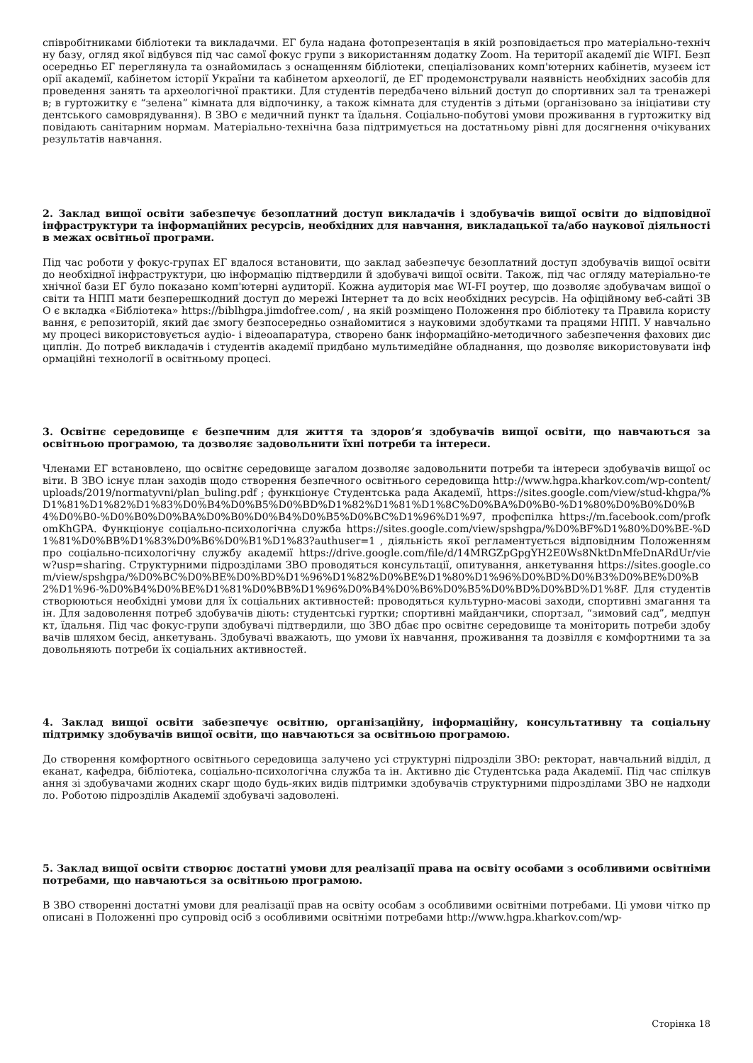співробітниками бібліотеки та викладачми. ЕГ була надана фотопрезентація в якій розповідається про матеріально-технічну базу, огляд якої відбувся під час самої фокус групи з використанням додатку Zoom. На території академії діє WIFI. Безпосередньо ЕГ переглянула та ознайомилась з оснащенням бібліотеки, спеціалізованих комп'ютерних кабінетів, музеєм історії академії, кабінетом історії України та кабінетом археології, де ЕГ продемонстрували наявність необхідних засобів для проведення занять та археологічної практики. Для студентів передбачено вільний доступ до спортивних зал та тренажерів; в гуртожитку є “зелена” кімната для відпочинку, а також кімната для студентів з дітьми (організовано за ініціативи студентського самоврядування). В ЗВО є медичний пункт та їдальня. Соціально-побутові умови проживання в гуртожитку відповідають санітарним нормам. Матеріально-технічна база підтримується на достатньому рівні для досягнення очікуваних результатів навчання.
2. Заклад вищої освіти забезпечує безоплатний доступ викладачів і здобувачів вищої освіти до відповідної інфраструктури та інформаційних ресурсів, необхідних для навчання, викладацької та/або наукової діяльності в межах освітньої програми.
Під час роботи у фокус-групах ЕГ вдалося встановити, що заклад забезпечує безоплатний доступ здобувачів вищої освіти до необхідної інфраструктури, цю інформацію підтвердили й здобувачі вищої освіти. Також, під час огляду матеріально-технічної бази ЕГ було показано комп'ютерні аудиторії. Кожна аудиторія має WI-FI роутер, що дозволяє здобувачам вищої освіти та НПП мати безперешкодний доступ до мережі Інтернет та до всіх необхідних ресурсів. На офіційному веб-сайті ЗВО є вкладка «Бібліотека» https://biblhgpa.jimdofree.com/ , на якій розміщено Положення про бібліотеку та Правила користування, є репозиторій, який дає змогу безпосередньо ознайомитися з науковими здобутками та працями НПП. У навчальному процесі використовується аудіо- і відеоапаратура, створено банк інформаційно-методичного забезпечення фахових дисциплін. До потреб викладачів і студентів академії придбано мультимедійне обладнання, що дозволяє використовувати інформаційні технології в освітньому процесі.
3. Освітнє середовище є безпечним для життя та здоров’я здобувачів вищої освіти, що навчаються за освітньою програмою, та дозволяє задовольнити їхні потреби та інтереси.
Членами ЕГ встановлено, що освітнє середовище загалом дозволяє задовольнити потреби та інтереси здобувачів вищої освіти. В ЗВО існує план заходів щодо створення безпечного освітнього середовища http://www.hgpa.kharkov.com/wp-content/uploads/2019/normatyvni/plan_buling.pdf ; функціонує Студентська рада Академії, https://sites.google.com/view/stud-khgpa/%D1%81%D1%82%D1%83%D0%B4%D0%B5%D0%BD%D1%82%D1%81%D1%8C%D0%BA%D0%B0-%D1%80%D0%B0%D0%B4%D0%B0-%D0%B0%D0%BA%D0%B0%D0%B4%D0%B5%D0%BC%D1%96%D1%97, профспілка https://m.facebook.com/profkomKhGPA. Функціонує соціально-психологічна служба https://sites.google.com/view/spshgpa/%D0%BF%D1%80%D0%BE-%D1%81%D0%BB%D1%83%D0%B6%D0%B1%D1%83?authuser=1 , діяльність якої регламентується відповідним Положенням про соціально-психологічну службу академії https://drive.google.com/file/d/14MRGZpGpgYH2E0Ws8NktDnMfeDnARdUr/view?usp=sharing. Структурними підрозділами ЗВО проводяться консультації, опитування, анкетування https://sites.google.com/view/spshgpa/%D0%BC%D0%BE%D0%BD%D1%96%D1%82%D0%BE%D1%80%D1%96%D0%BD%D0%B3%D0%BE%D0%B2%D1%96-%D0%B4%D0%BE%D1%81%D0%BB%D1%96%D0%B4%D0%B6%D0%B5%D0%BD%D0%BD%D1%8F. Для студентів створюються необхідні умови для їх соціальних активностей: проводяться культурно-масові заходи, спортивні змагання та ін. Для задоволення потреб здобувачів діють: студентські гуртки; спортивні майданчики, спортзал, “зимовий сад”, медпункт, їдальня. Під час фокус-групи здобувачі підтвердили, що ЗВО дбає про освітнє середовище та моніторить потреби здобувачів шляхом бесід, анкетувань. Здобувачі вважають, що умови їх навчання, проживання та дозвілля є комфортними та задовольняють потреби їх соціальних активностей.
4. Заклад вищої освіти забезпечує освітню, організаційну, інформаційну, консультативну та соціальну підтримку здобувачів вищої освіти, що навчаються за освітньою програмою.
До створення комфортного освітнього середовища залучено усі структурні підрозділи ЗВО: ректорат, навчальний відділ, деканат, кафедра, бібліотека, соціально-психологічна служба та ін. Активно діє Студентська рада Академії. Під час спілкування зі здобувачами жодних скарг щодо будь-яких видів підтримки здобувачів структурними підрозділами ЗВО не надходило. Роботою підрозділів Академії здобувачі задоволені.
5. Заклад вищої освіти створює достатні умови для реалізації права на освіту особами з особливими освітніми потребами, що навчаються за освітньою програмою.
В ЗВО створенні достатні умови для реалізації прав на освіту особам з особливими освітніми потребами. Ці умови чітко прописані в Положенні про супровід осіб з особливими освітніми потребами http://www.hgpa.kharkov.com/wp-
Сторінка 18